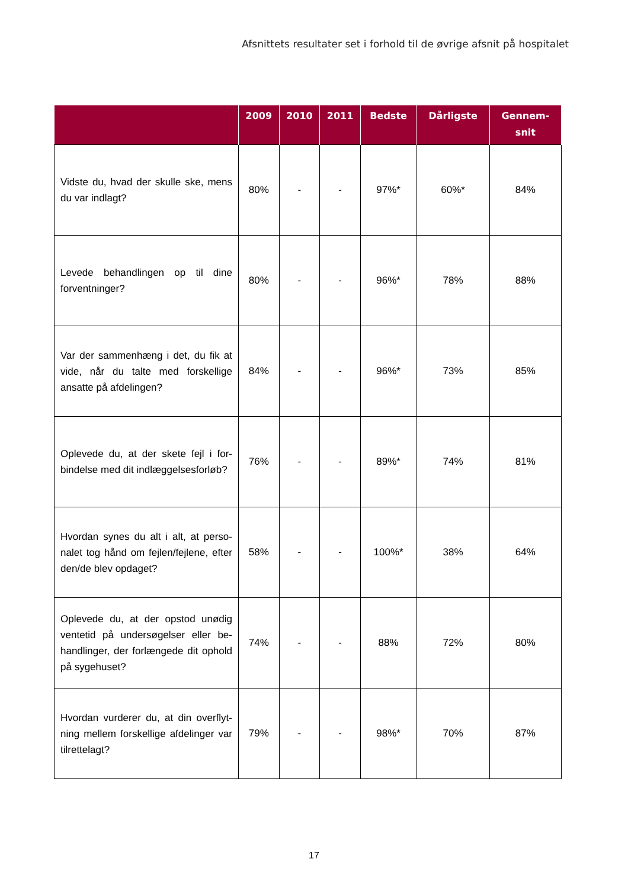Afsnittets resultater set i forhold til de øvrige afsnit på hospitalet
| | 2009 | 2010 | 2011 | Bedste | Dårligste | Gennem- snit |
| --- | --- | --- | --- | --- | --- | --- |
| Vidste du, hvad der skulle ske, mens du var indlagt? | 80% | - | - | 97%* | 60%* | 84% |
| Levede behandlingen op til dine forventninger? | 80% | - | - | 96%* | 78% | 88% |
| Var der sammenhæng i det, du fik at vide, når du talte med forskellige ansatte på afdelingen? | 84% | - | - | 96%* | 73% | 85% |
| Oplevede du, at der skete fejl i for­bindelse med dit indlæggelsesfor­løb? | 76% | - | - | 89%* | 74% | 81% |
| Hvordan synes du alt i alt, at perso­nalet tog hånd om fejlen/fejlene, efter den/de blev opdaget? | 58% | - | - | 100%* | 38% | 64% |
| Oplevede du, at der opstod unødig ventetid på undersøgelser eller be­handlinger, der forlængede dit op­hold på sygehuset? | 74% | - | - | 88% | 72% | 80% |
| Hvordan vurderer du, at din overflyt­ning mellem forskellige afdelinger var tilrettelagt? | 79% | - | - | 98%* | 70% | 87% |
17